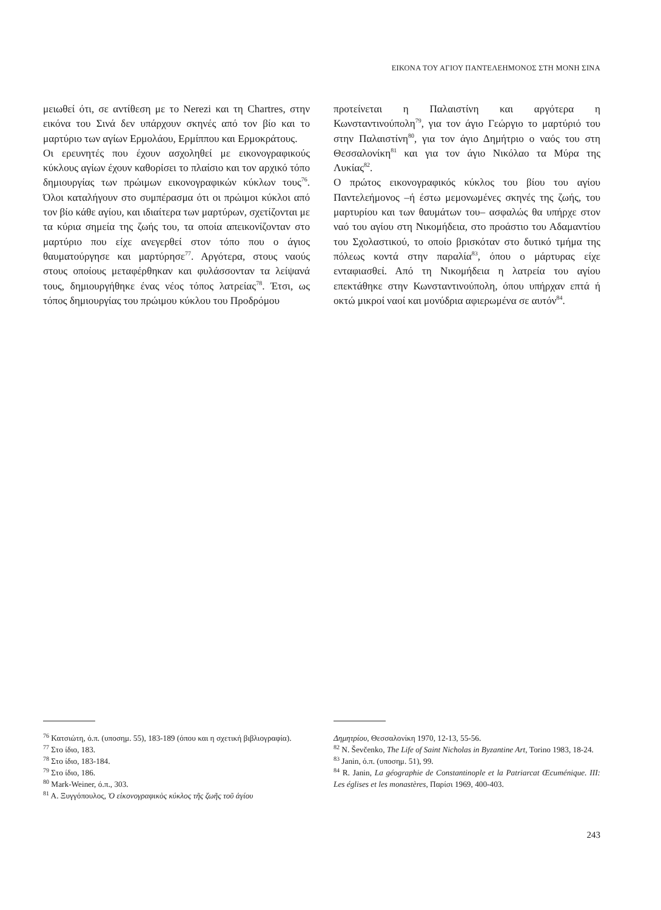ΕΙΚΟΝΑ ΤΟΥ ΑΓΙΟΥ ΠΑΝΤΕΛΕΗΜΟΝΟΣ ΣΤΗ ΜΟΝΗ ΣΙΝΑ
μειωθεί ότι, σε αντίθεση με το Nerezi και τη Chartres, στην εικόνα του Σινά δεν υπάρχουν σκηνές από τον βίο και το μαρτύριο των αγίων Ερμολάου, Ερμίππου και Ερμοκράτους.
Οι ερευνητές που έχουν ασχοληθεί με εικονογραφικούς κύκλους αγίων έχουν καθορίσει το πλαίσιο και τον αρχικό τόπο δημιουργίας των πρώιμων εικονογραφικών κύκλων τους<sup>76</sup>. Όλοι καταλήγουν στο συμπέρασμα ότι οι πρώιμοι κύκλοι από τον βίο κάθε αγίου, και ιδιαίτερα των μαρτύρων, σχετίζονται με τα κύρια σημεία της ζωής του, τα οποία απεικονίζονταν στο μαρτύριο που είχε ανεγερθεί στον τόπο που ο άγιος θαυματούργησε και μαρτύρησε<sup>77</sup>. Αργότερα, στους ναούς στους οποίους μεταφέρθηκαν και φυλάσσονταν τα λείψανά τους, δημιουργήθηκε ένας νέος τόπος λατρείας<sup>78</sup>. Έτσι, ως τόπος δημιουργίας του πρώιμου κύκλου του Προδρόμου
προτείνεται η Παλαιστίνη και αργότερα η Κωνσταντινούπολη<sup>79</sup>, για τον άγιο Γεώργιο το μαρτύριό του στην Παλαιστίνη<sup>80</sup>, για τον άγιο Δημήτριο ο ναός του στη Θεσσαλονίκη<sup>81</sup> και για τον άγιο Νικόλαο τα Μύρα της Λυκίας<sup>82</sup>.
Ο πρώτος εικονογραφικός κύκλος του βίου του αγίου Παντελεήμονος –ή έστω μεμονωμένες σκηνές της ζωής, του μαρτυρίου και των θαυμάτων του– ασφαλώς θα υπήρχε στον ναό του αγίου στη Νικομήδεια, στο προάστιο του Αδαμαντίου του Σχολαστικού, το οποίο βρισκόταν στο δυτικό τμήμα της πόλεως κοντά στην παραλία<sup>83</sup>, όπου ο μάρτυρας είχε ενταφιασθεί. Από τη Νικομήδεια η λατρεία του αγίου επεκτάθηκε στην Κωνσταντινούπολη, όπου υπήρχαν επτά ή οκτώ μικροί ναοί και μονύδρια αφιερωμένα σε αυτόν<sup>84</sup>.
<sup>76</sup> Κατσιώτη, ό.π. (υποσημ. 55), 183-189 (όπου και η σχετική βιβλιογραφία).
<sup>77</sup> Στο ίδιο, 183.
<sup>78</sup> Στο ίδιο, 183-184.
<sup>79</sup> Στο ίδιο, 186.
<sup>80</sup> Mark-Weiner, ό.π., 303.
<sup>81</sup> Α. Ξυγγόπουλος, Ὁ εἰκονογραφικὸς κύκλος τῆς ζωῆς τοῦ ἁγίου
Δημητρίου, Θεσσαλονίκη 1970, 12-13, 55-56.
<sup>82</sup> N. Ševčenko, The Life of Saint Nicholas in Byzantine Art, Torino 1983, 18-24.
<sup>83</sup> Janin, ό.π. (υποσημ. 51), 99.
<sup>84</sup> R. Janin, La géographie de Constantinople et la Patriarcat Œcuménique. III: Les églises et les monastères, Παρίσι 1969, 400-403.
243